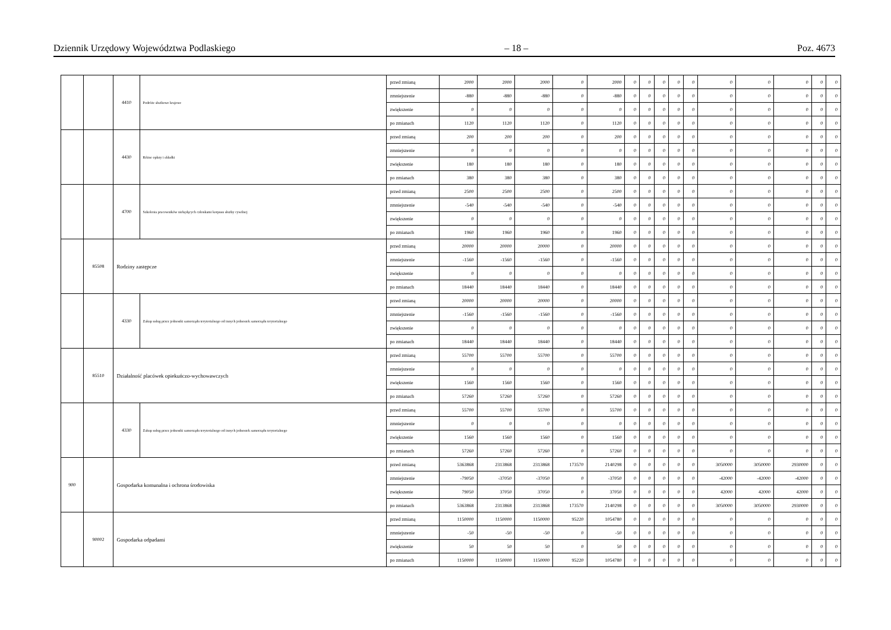Dziennik Urzędowy Województwa Podlaskiego – 18 – Poz. 4673
| | | 4410 | Podróże służbowe krajowe | przed zmianą | 2000 | 2000 | 2000 | 0 | 2000 | 0 | 0 | 0 | 0 | 0 | 0 | 0 | 0 | 0 | 0 |
| | | | | zmniejszenie | -880 | -880 | -880 | 0 | -880 | 0 | 0 | 0 | 0 | 0 | 0 | 0 | 0 | 0 | 0 |
| | | | | zwiększenie | 0 | 0 | 0 | 0 | 0 | 0 | 0 | 0 | 0 | 0 | 0 | 0 | 0 | 0 | 0 |
| | | | | po zmianach | 1120 | 1120 | 1120 | 0 | 1120 | 0 | 0 | 0 | 0 | 0 | 0 | 0 | 0 | 0 | 0 |
| | | 4430 | Różne opłaty i składki | przed zmianą | 200 | 200 | 200 | 0 | 200 | 0 | 0 | 0 | 0 | 0 | 0 | 0 | 0 | 0 | 0 |
| | | | | zmniejszenie | 0 | 0 | 0 | 0 | 0 | 0 | 0 | 0 | 0 | 0 | 0 | 0 | 0 | 0 | 0 |
| | | | | zwiększenie | 180 | 180 | 180 | 0 | 180 | 0 | 0 | 0 | 0 | 0 | 0 | 0 | 0 | 0 | 0 |
| | | | | po zmianach | 380 | 380 | 380 | 0 | 380 | 0 | 0 | 0 | 0 | 0 | 0 | 0 | 0 | 0 | 0 |
| | | 4700 | Szkolenia pracowników niebędących członkami korpusu służby cywilnej | przed zmianą | 2500 | 2500 | 2500 | 0 | 2500 | 0 | 0 | 0 | 0 | 0 | 0 | 0 | 0 | 0 | 0 |
| | | | | zmniejszenie | -540 | -540 | -540 | 0 | -540 | 0 | 0 | 0 | 0 | 0 | 0 | 0 | 0 | 0 | 0 |
| | | | | zwiększenie | 0 | 0 | 0 | 0 | 0 | 0 | 0 | 0 | 0 | 0 | 0 | 0 | 0 | 0 | 0 |
| | | | | po zmianach | 1960 | 1960 | 1960 | 0 | 1960 | 0 | 0 | 0 | 0 | 0 | 0 | 0 | 0 | 0 | 0 |
| | 85508 | Rodziny zastępcze | | przed zmianą | 20000 | 20000 | 20000 | 0 | 20000 | 0 | 0 | 0 | 0 | 0 | 0 | 0 | 0 | 0 | 0 |
| | | | | zmniejszenie | -1560 | -1560 | -1560 | 0 | -1560 | 0 | 0 | 0 | 0 | 0 | 0 | 0 | 0 | 0 | 0 |
| | | | | zwiększenie | 0 | 0 | 0 | 0 | 0 | 0 | 0 | 0 | 0 | 0 | 0 | 0 | 0 | 0 | 0 |
| | | | | po zmianach | 18440 | 18440 | 18440 | 0 | 18440 | 0 | 0 | 0 | 0 | 0 | 0 | 0 | 0 | 0 | 0 |
| | | 4330 | Zakup usług przez jednostki samorządu terytorialnego od innych jednostek samorządu terytorialnego | przed zmianą | 20000 | 20000 | 20000 | 0 | 20000 | 0 | 0 | 0 | 0 | 0 | 0 | 0 | 0 | 0 | 0 |
| | | | | zmniejszenie | -1560 | -1560 | -1560 | 0 | -1560 | 0 | 0 | 0 | 0 | 0 | 0 | 0 | 0 | 0 | 0 |
| | | | | zwiększenie | 0 | 0 | 0 | 0 | 0 | 0 | 0 | 0 | 0 | 0 | 0 | 0 | 0 | 0 | 0 |
| | | | | po zmianach | 18440 | 18440 | 18440 | 0 | 18440 | 0 | 0 | 0 | 0 | 0 | 0 | 0 | 0 | 0 | 0 |
| | 85510 | Działalność placówek opiekuńczo-wychowawczych | | przed zmianą | 55700 | 55700 | 55700 | 0 | 55700 | 0 | 0 | 0 | 0 | 0 | 0 | 0 | 0 | 0 | 0 |
| | | | | zmniejszenie | 0 | 0 | 0 | 0 | 0 | 0 | 0 | 0 | 0 | 0 | 0 | 0 | 0 | 0 | 0 |
| | | | | zwiększenie | 1560 | 1560 | 1560 | 0 | 1560 | 0 | 0 | 0 | 0 | 0 | 0 | 0 | 0 | 0 | 0 |
| | | | | po zmianach | 57260 | 57260 | 57260 | 0 | 57260 | 0 | 0 | 0 | 0 | 0 | 0 | 0 | 0 | 0 | 0 |
| | | 4330 | Zakup usług przez jednostki samorządu terytorialnego od innych jednostek samorządu terytorialnego | przed zmianą | 55700 | 55700 | 55700 | 0 | 55700 | 0 | 0 | 0 | 0 | 0 | 0 | 0 | 0 | 0 | 0 |
| | | | | zmniejszenie | 0 | 0 | 0 | 0 | 0 | 0 | 0 | 0 | 0 | 0 | 0 | 0 | 0 | 0 | 0 |
| | | | | zwiększenie | 1560 | 1560 | 1560 | 0 | 1560 | 0 | 0 | 0 | 0 | 0 | 0 | 0 | 0 | 0 | 0 |
| | | | | po zmianach | 57260 | 57260 | 57260 | 0 | 57260 | 0 | 0 | 0 | 0 | 0 | 0 | 0 | 0 | 0 | 0 |
| 900 | | Gospodarka komunalna i ochrona środowiska | | przed zmianą | 5363868 | 2313868 | 2313868 | 173570 | 2140298 | 0 | 0 | 0 | 0 | 0 | 3050000 | 3050000 | 2930000 | 0 | 0 |
| | | | | zmniejszenie | -79050 | -37050 | -37050 | 0 | -37050 | 0 | 0 | 0 | 0 | 0 | -42000 | -42000 | -42000 | 0 | 0 |
| | | | | zwiększenie | 79050 | 37050 | 37050 | 0 | 37050 | 0 | 0 | 0 | 0 | 0 | 42000 | 42000 | 42000 | 0 | 0 |
| | | | | po zmianach | 5363868 | 2313868 | 2313868 | 173570 | 2140298 | 0 | 0 | 0 | 0 | 0 | 3050000 | 3050000 | 2930000 | 0 | 0 |
| | 90002 | Gospodarka odpadami | | przed zmianą | 1150000 | 1150000 | 1150000 | 95220 | 1054780 | 0 | 0 | 0 | 0 | 0 | 0 | 0 | 0 | 0 | 0 |
| | | | | zmniejszenie | -50 | -50 | -50 | 0 | -50 | 0 | 0 | 0 | 0 | 0 | 0 | 0 | 0 | 0 | 0 |
| | | | | zwiększenie | 50 | 50 | 50 | 0 | 50 | 0 | 0 | 0 | 0 | 0 | 0 | 0 | 0 | 0 | 0 |
| | | | | po zmianach | 1150000 | 1150000 | 1150000 | 95220 | 1054780 | 0 | 0 | 0 | 0 | 0 | 0 | 0 | 0 | 0 | 0 |